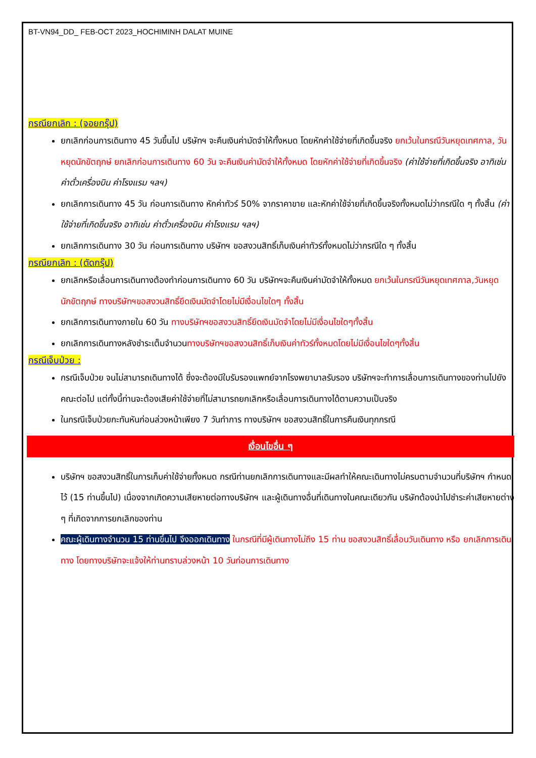BT-VN94_DD_ FEB-OCT 2023_HOCHIMINH DALAT MUINE
กรณียกเลิก : (จอยกรุ๊ป)
ยกเลิกก่อนการเดินทาง 45 วันขึ้นไป บริษัทฯ จะคืนเงินค่ามัดจำให้ทั้งหมด โดยหักค่าใช้จ่ายที่เกิดขึ้นจริง ยกเว้นในกรณีวันหยุดเทศกาล, วันหยุดนักขัตฤกษ์ ยกเลิกก่อนการเดินทาง 60 วัน จะคืนเงินค่ามัดจำให้ทั้งหมด โดยหักค่าใช้จ่ายที่เกิดขึ้นจริง (ค่าใช้จ่ายที่เกิดขึ้นจริง อาทิเช่น ค่าตั๋วเครื่องบิน ค่าโรงแรม ฯลฯ)
ยกเลิกการเดินทาง 45 วัน ก่อนการเดินทาง หักค่าทัวร์ 50% จากราคาขาย และหักค่าใช้จ่ายที่เกิดขึ้นจริงทั้งหมดไม่ว่ากรณีใด ๆ ทั้งสิ้น (ค่าใช้จ่ายที่เกิดขึ้นจริง อาทิเช่น ค่าตั๋วเครื่องบิน ค่าโรงแรม ฯลฯ)
ยกเลิกการเดินทาง 30 วัน ก่อนการเดินทาง บริษัทฯ ขอสงวนสิทธิ์เก็บเงินค่าทัวร์ทั้งหมดไม่ว่ากรณีใด ๆ ทั้งสิ้น
กรณียกเลิก : (ตัดกรุ๊ป)
ยกเลิกหรือเลื่อนการเดินทางต้องทำก่อนการเดินทาง 60 วัน บริษัทฯจะคืนเงินค่ามัดจำให้ทั้งหมด ยกเว้นในกรณีวันหยุดเทศกาล,วันหยุดนักขัตฤกษ์ ทางบริษัทฯขอสงวนสิทธิ์ยึดเงินมัดจำโดยไม่มีเงื่อนไขใดๆ ทั้งสิ้น
ยกเลิกการเดินทางภายใน 60 วัน ทางบริษัทฯขอสงวนสิทธิ์ยึดเงินมัดจำโดยไม่มีเงื่อนไขใดๆทั้งสิ้น
ยกเลิกการเดินทางหลังชำระเต็มจำนวนทางบริษัทฯขอสงวนสิทธิ์เก็บเงินค่าทัวร์ทั้งหมดโดยไม่มีเงื่อนไขใดๆทั้งสิ้น
กรณีเจ็บป่วย :
กรณีเจ็บป่วย จนไม่สามารถเดินทางได้ ซึ่งจะต้องมีใบรับรองแพทย์จากโรงพยาบาลรับรอง บริษัทฯจะทำการเลื่อนการเดินทางของท่านไปยังคณะต่อไป แต่ทั้งนี้ท่านจะต้องเสียค่าใช้จ่ายที่ไม่สามารถยกเลิกหรือเลื่อนการเดินทางได้ตามความเป็นจริง
ในกรณีเจ็บป่วยกะทันหันก่อนล่วงหน้าเพียง 7 วันทำการ ทางบริษัทฯ ขอสงวนสิทธิ์ในการคืนเงินทุกกรณี
เงื่อนไขอื่น ๆ
บริษัทฯ ขอสงวนสิทธิ์ในการเก็บค่าใช้จ่ายทั้งหมด กรณีท่านยกเลิกการเดินทางและมีผลทำให้คณะเดินทางไม่ครบตามจำนวนที่บริษัทฯ กำหนดไว้ (15 ท่านขึ้นไป) เนื่องจากเกิดความเสียหายต่อทางบริษัทฯ และผู้เดินทางอื่นที่เดินทางในคณะเดียวกัน บริษัทต้องนำไปชำระค่าเสียหายต่าง ๆ ที่เกิดจากการยกเลิกของท่าน
คณะผู้เดินทางจำนวน 15 ท่านขึ้นไป จึงออกเดินทาง ในกรณีที่มีผู้เดินทางไม่ถึง 15 ท่าน ขอสงวนสิทธิ์เลื่อนวันเดินทาง หรือ ยกเลิกการเดินทาง โดยทางบริษัทจะแจ้งให้ท่านทราบล่วงหน้า 10 วันก่อนการเดินทาง